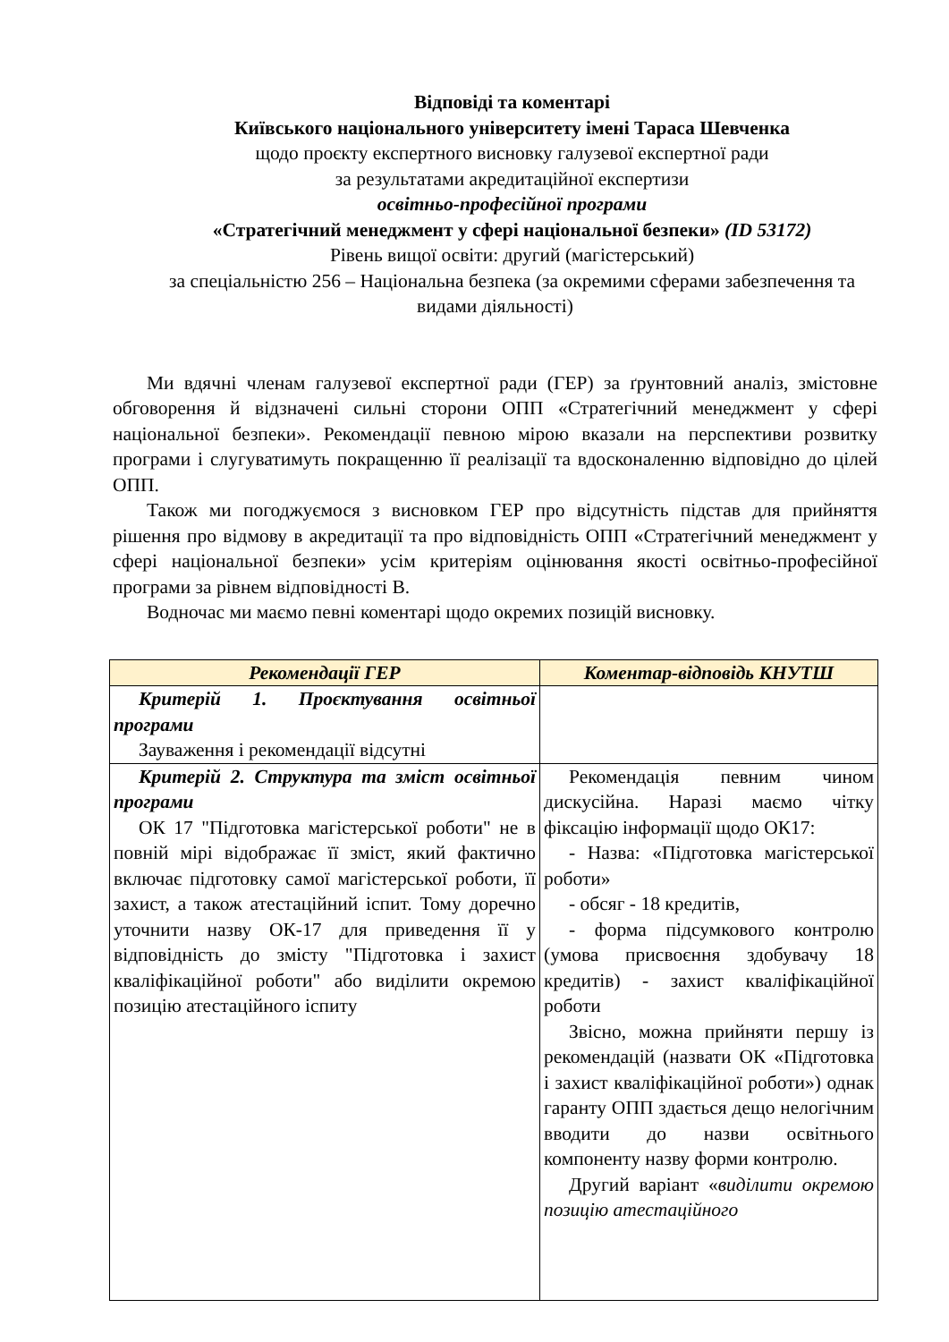Відповіді та коментарі
Київського національного університету імені Тараса Шевченка
щодо проєкту експертного висновку галузевої експертної ради
за результатами акредитаційної експертизи
освітньо-професійної програми
«Стратегічний менеджмент у сфері національної безпеки» (ID 53172)
Рівень вищої освіти: другий (магістерський)
за спеціальністю 256 – Національна безпека (за окремими сферами забезпечення та видами діяльності)
Ми вдячні членам галузевої експертної ради (ГЕР) за ґрунтовний аналіз, змістовне обговорення й відзначені сильні сторони ОПП «Стратегічний менеджмент у сфері національної безпеки». Рекомендації певною мірою вказали на перспективи розвитку програми і слугуватимуть покращенню її реалізації та вдосконаленню відповідно до цілей ОПП.
Також ми погоджуємося з висновком ГЕР про відсутність підстав для прийняття рішення про відмову в акредитації та про відповідність ОПП «Стратегічний менеджмент у сфері національної безпеки» усім критеріям оцінювання якості освітньо-професійної програми за рівнем відповідності В.
Водночас ми маємо певні коментарі щодо окремих позицій висновку.
| Рекомендації ГЕР | Коментар-відповідь КНУТШ |
| --- | --- |
| Критерій 1. Проєктування освітньої програми Зауваження і рекомендації відсутні | |
| Критерій 2. Структура та зміст освітньої програми ОК 17 "Підготовка магістерської роботи" не в повній мірі відображає її зміст, який фактично включає підготовку самої магістерської роботи, її захист, а також атестаційний іспит. Тому доречно уточнити назву ОК-17 для приведення її у відповідність до змісту "Підготовка і захист кваліфікаційної роботи" або виділити окремою позицію атестаційного іспиту | Рекомендація певним чином дискусійна. Наразі маємо чітку фіксацію інформації щодо ОК17: - Назва: «Підготовка магістерської роботи» - обсяг - 18 кредитів, - форма підсумкового контролю (умова присвоєння здобувачу 18 кредитів) - захист кваліфікаційної роботи Звісно, можна прийняти першу із рекомендацій (назвати ОК «Підготовка і захист кваліфікаційної роботи») однак гаранту ОПП здається дещо нелогічним вводити до назви освітнього компоненту назву форми контролю. Другий варіант « виділити окремою позицію атестаційного |